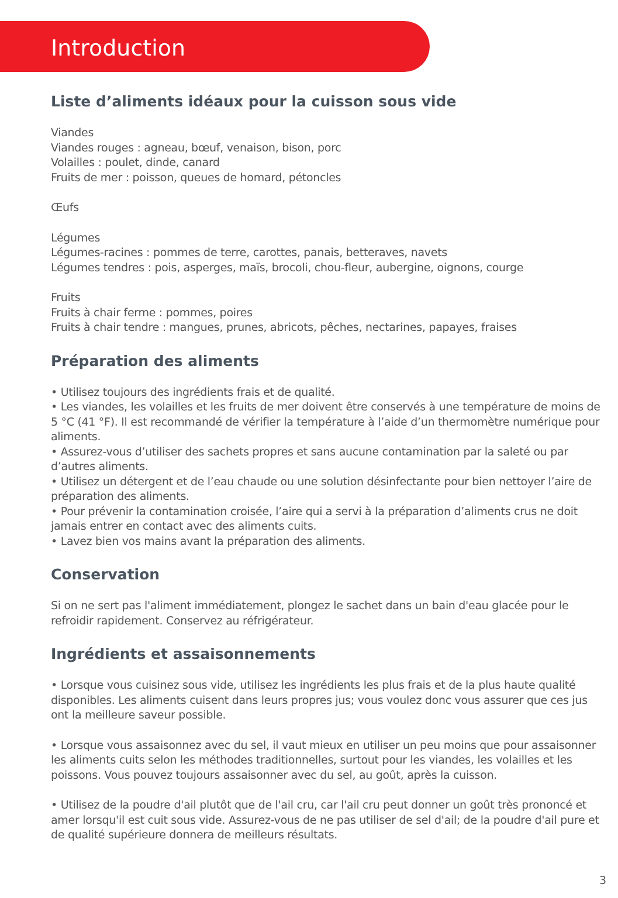Introduction
Liste d’aliments idéaux pour la cuisson sous vide
Viandes
Viandes rouges : agneau, bœuf, venaison, bison, porc
Volailles : poulet, dinde, canard
Fruits de mer : poisson, queues de homard, pétoncles
Œufs
Légumes
Légumes-racines : pommes de terre, carottes, panais, betteraves, navets
Légumes tendres : pois, asperges, maïs, brocoli, chou-fleur, aubergine, oignons, courge
Fruits
Fruits à chair ferme : pommes, poires
Fruits à chair tendre : mangues, prunes, abricots, pêches, nectarines, papayes, fraises
Préparation des aliments
• Utilisez toujours des ingrédients frais et de qualité.
• Les viandes, les volailles et les fruits de mer doivent être conservés à une température de moins de 5 °C (41 °F). Il est recommandé de vérifier la température à l’aide d’un thermomètre numérique pour aliments.
• Assurez-vous d’utiliser des sachets propres et sans aucune contamination par la saleté ou par d’autres aliments.
• Utilisez un détergent et de l’eau chaude ou une solution désinfectante pour bien nettoyer l’aire de préparation des aliments.
• Pour prévenir la contamination croisée, l’aire qui a servi à la préparation d’aliments crus ne doit jamais entrer en contact avec des aliments cuits.
• Lavez bien vos mains avant la préparation des aliments.
Conservation
Si on ne sert pas l'aliment immédiatement, plongez le sachet dans un bain d'eau glacée pour le refroidir rapidement. Conservez au réfrigérateur.
Ingrédients et assaisonnements
• Lorsque vous cuisinez sous vide, utilisez les ingrédients les plus frais et de la plus haute qualité disponibles. Les aliments cuisent dans leurs propres jus; vous voulez donc vous assurer que ces jus ont la meilleure saveur possible.
• Lorsque vous assaisonnez avec du sel, il vaut mieux en utiliser un peu moins que pour assaisonner les aliments cuits selon les méthodes traditionnelles, surtout pour les viandes, les volailles et les poissons. Vous pouvez toujours assaisonner avec du sel, au goût, après la cuisson.
• Utilisez de la poudre d'ail plutôt que de l'ail cru, car l'ail cru peut donner un goût très prononcé et amer lorsqu'il est cuit sous vide. Assurez-vous de ne pas utiliser de sel d'ail; de la poudre d'ail pure et de qualité supérieure donnera de meilleurs résultats.
3